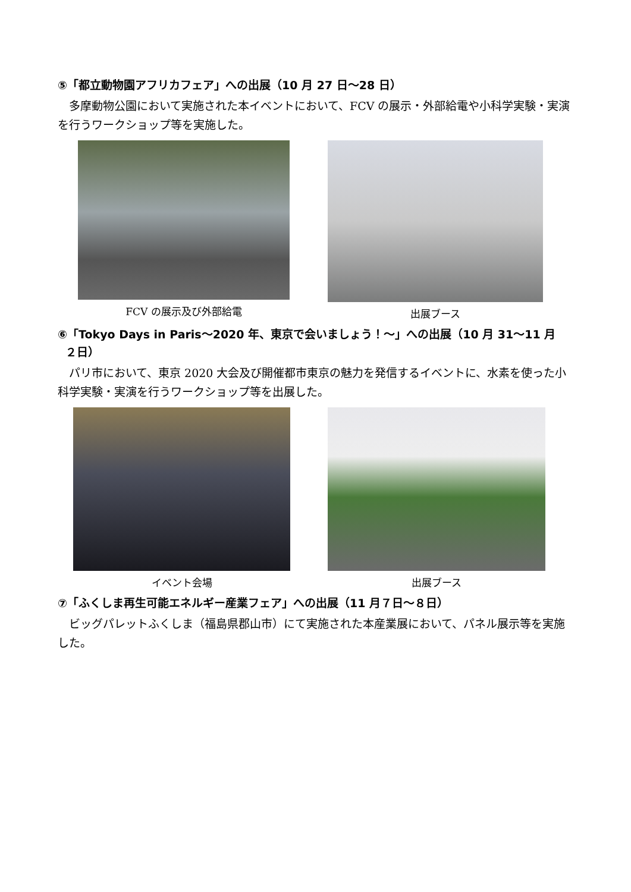⑤「都立動物園アフリカフェア」への出展（10 月 27 日～28 日）
多摩動物公園において実施された本イベントにおいて、FCV の展示・外部給電や小科学実験・実演を行うワークショップ等を実施した。
FCV の展示及び外部給電 出展ブース
⑥「Tokyo Days in Paris～2020 年、東京で会いましょう！～」への出展（10 月 31～11 月
２日）
パリ市において、東京 2020 大会及び開催都市東京の魅力を発信するイベントに、水素を使った小科学実験・実演を行うワークショップ等を出展した。
イベント会場 出展ブース
⑦「ふくしま再生可能エネルギー産業フェア」への出展（11 月７日～８日）
ビッグパレットふくしま（福島県郡山市）にて実施された本産業展において、パネル展示等を実施した。